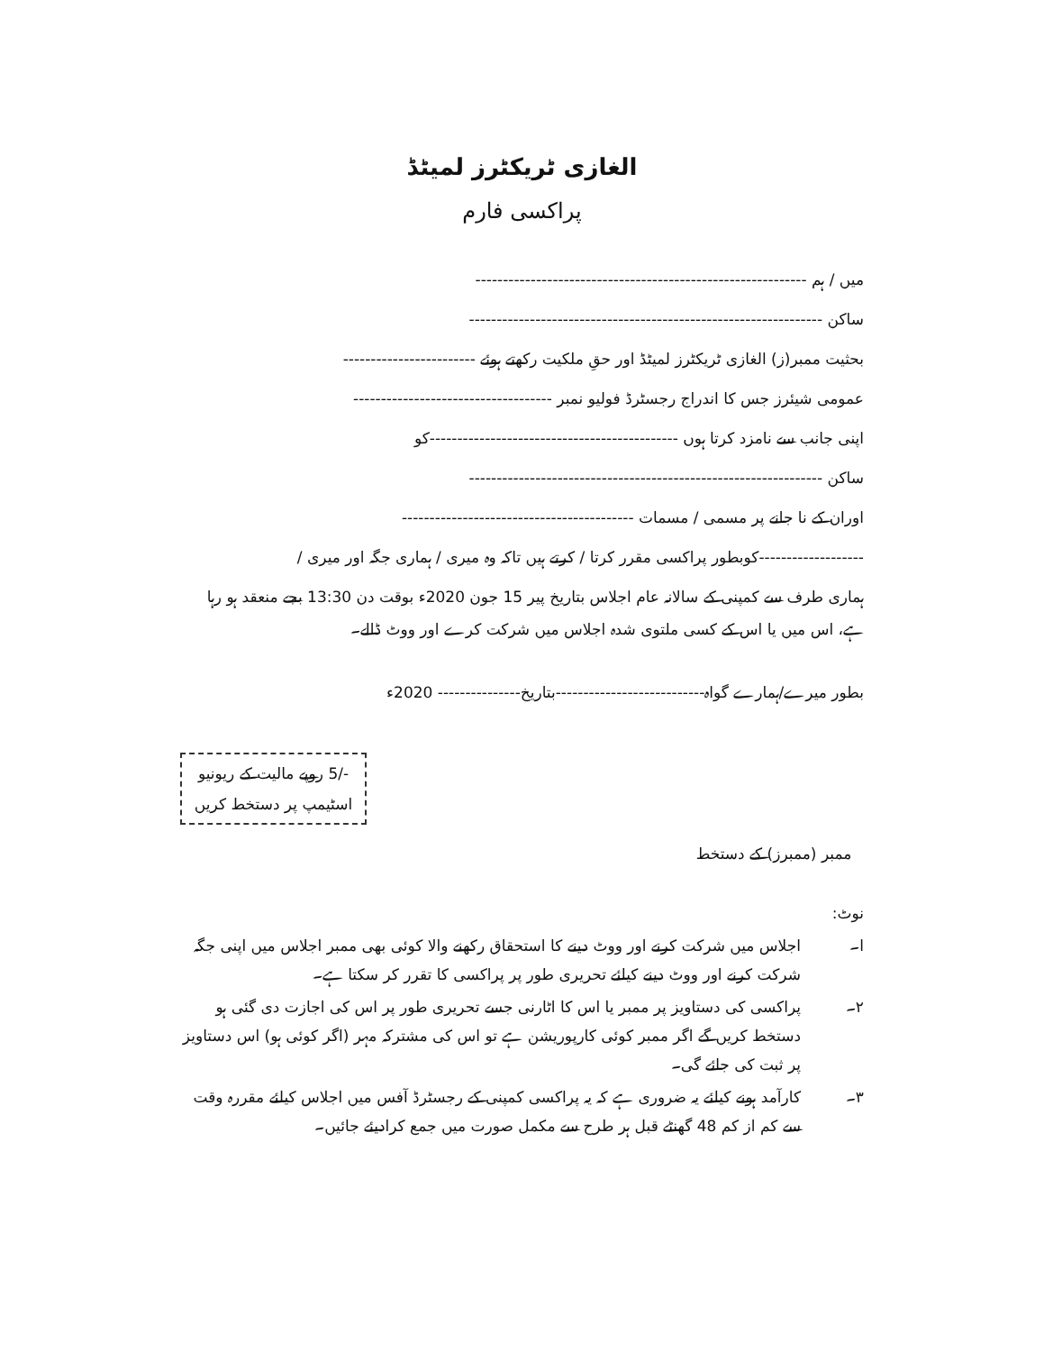الغازی ٹریکٹرز لمیٹڈ
پراکسی فارم
میں / ہم ------------------------------------------------------------
ساکن ----------------------------------------------------------------
بحثیت ممبر(ز) الغازی ٹریکٹرز لمیٹڈ اور حقِ ملکیت رکھتے ہوئے ------------------------
عمومی شیئرز جس کا اندراج رجسٹرڈ فولیو نمبر ------------------------------------
اپنی جانب سے نامزد کرتا ہوں ---------------------------------------------کو
ساکن ----------------------------------------------------------------
اوران کے نا جانے پر مسمی / مسمات ------------------------------------------
-------------------کوبطور پراکسی مقرر کرتا / کرتے ہیں تاکہ وہ میری / ہماری جگہ اور میری /
ہماری طرف سے کمپنی کے سالانہ عام اجلاس بتاریخ پیر 15 جون 2020ء بوقت دن 13:30 بجے منعقد ہو رہا ہے، اس میں یا اس کے کسی ملتوی شدہ اجلاس میں شرکت کرے اور ووٹ ڈالے۔
بطور میرے/ہمارے گواہ---------------------------بتاریخ--------------- 2020ء
-/5 روپے مالیت کے ریونیو
اسٹیمپ پر دستخط کریں
ممبر (ممبرز) کے دستخط
نوٹ:
ا۔ اجلاس میں شرکت کرنے اور ووٹ دینے کا استحقاق رکھنے والا کوئی بھی ممبر اجلاس میں اپنی جگہ شرکت کرنے اور ووٹ دینے کیلئے تحریری طور پر پراکسی کا تقرر کر سکتا ہے۔
۲۔ پراکسی کی دستاویز پر ممبر یا اس کا اٹارنی جسے تحریری طور پر اس کی اجازت دی گئی ہو دستخط کریں گے اگر ممبر کوئی کارپوریشن ہے تو اس کی مشترکہ مہر (اگر کوئی ہو) اس دستاویز پر ثبت کی جائے گی۔
۳۔ کارآمد ہونے کیلئے یہ ضروری ہے کہ یہ پراکسی کمپنی کے رجسٹرڈ آفس میں اجلاس کیلئے مقررہ وقت سے کم از کم 48 گھنٹے قبل ہر طرح سے مکمل صورت میں جمع کرادیئے جائیں۔